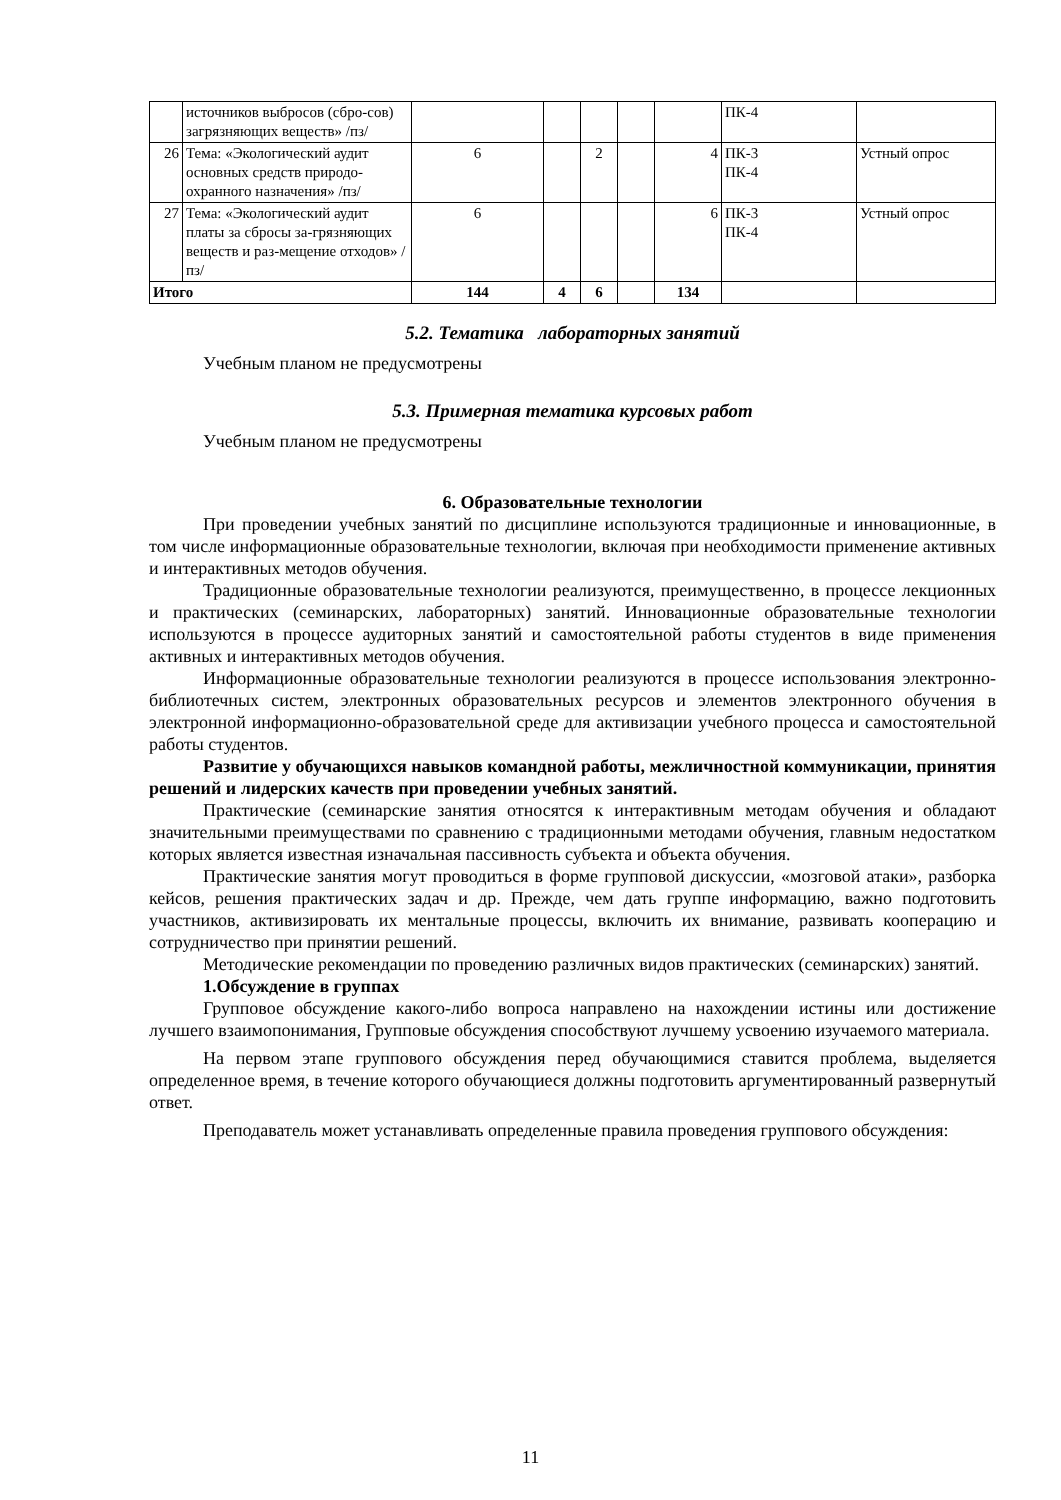| | источников выбросов (сбро-сов) загрязняющих веществ» /пз/ | | | | | | ПК-4 | |
| 26 | Тема: «Экологический аудит основных средств природо-охранного назначения» /пз/ | 6 | | 2 | | 4 | ПК-3 ПК-4 | Устный опрос |
| 27 | Тема: «Экологический аудит платы за сбросы за-грязняющих веществ и раз-мещение отходов» /пз/ | 6 | | | | 6 | ПК-3 ПК-4 | Устный опрос |
| Итого | | 144 | 4 | 6 | | 134 | | |
5.2. Тематика лабораторных занятий
Учебным планом не предусмотрены
5.3. Примерная тематика курсовых работ
Учебным планом не предусмотрены
6. Образовательные технологии
При проведении учебных занятий по дисциплине используются традиционные и инновационные, в том числе информационные образовательные технологии, включая при необходимости применение активных и интерактивных методов обучения.
Традиционные образовательные технологии реализуются, преимущественно, в процессе лекционных и практических (семинарских, лабораторных) занятий. Инновационные образовательные технологии используются в процессе аудиторных занятий и самостоятельной работы студентов в виде применения активных и интерактивных методов обучения.
Информационные образовательные технологии реализуются в процессе использования электронно-библиотечных систем, электронных образовательных ресурсов и элементов электронного обучения в электронной информационно-образовательной среде для активизации учебного процесса и самостоятельной работы студентов.
Развитие у обучающихся навыков командной работы, межличностной коммуникации, принятия решений и лидерских качеств при проведении учебных занятий.
Практические (семинарские занятия относятся к интерактивным методам обучения и обладают значительными преимуществами по сравнению с традиционными методами обучения, главным недостатком которых является известная изначальная пассивность субъекта и объекта обучения.
Практические занятия могут проводиться в форме групповой дискуссии, «мозговой атаки», разборка кейсов, решения практических задач и др. Прежде, чем дать группе информацию, важно подготовить участников, активизировать их ментальные процессы, включить их внимание, развивать кооперацию и сотрудничество при принятии решений.
Методические рекомендации по проведению различных видов практических (семинарских) занятий.
1.Обсуждение в группах
Групповое обсуждение какого-либо вопроса направлено на нахождении истины или достижение лучшего взаимопонимания, Групповые обсуждения способствуют лучшему усвоению изучаемого материала.
На первом этапе группового обсуждения перед обучающимися ставится проблема, выделяется определенное время, в течение которого обучающиеся должны подготовить аргументированный развернутый ответ.
Преподаватель может устанавливать определенные правила проведения группового обсуждения:
11